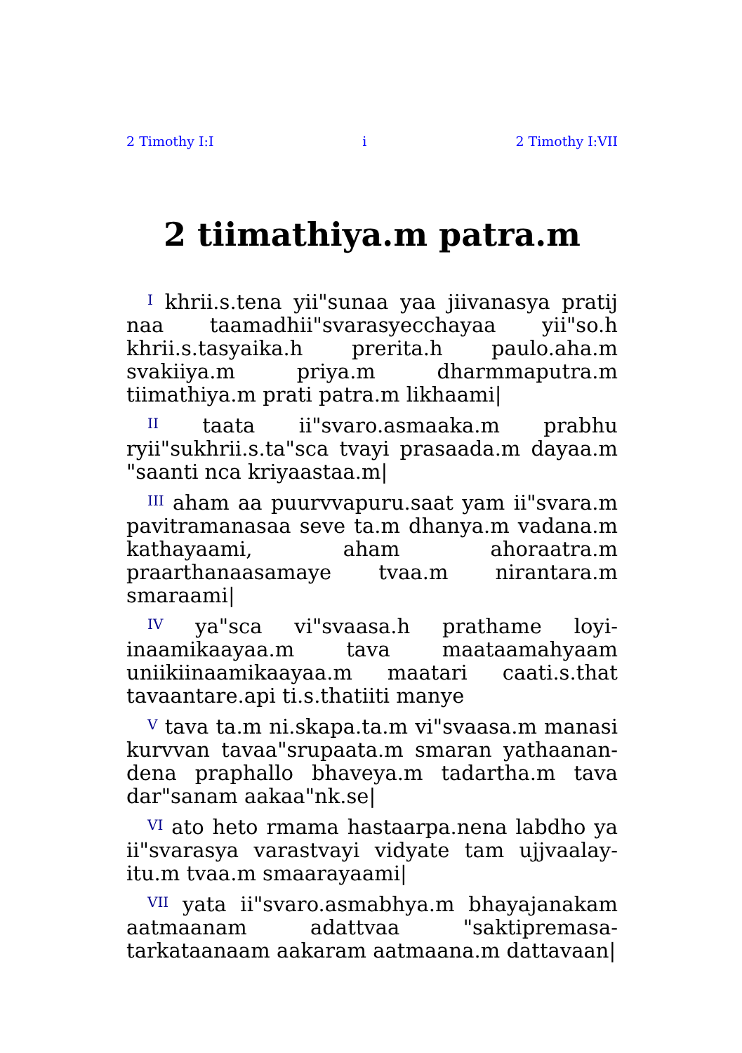2 Timothy I:I i 2 Timothy I:VII
2 tiimathiya.m patra.m
<sup>I</sup> khrii.s.tena yii"sunaa yaa jiivanasya pratij naa taamadhii"svarasyecchayaa yii"so.h khrii.s.tasyaika.h prerita.h paulo.aha.m svakiiya.m priya.m dharmmaputra.m tiimathiya.m prati patra.m likhaami|
<sup>II</sup> taata ii"svaro.asmaaka.m prabhu ryii"sukhrii.s.ta"sca tvayi prasaada.m dayaa.m "saanti nca kriyaastaa.m|
<sup>III</sup> aham aa puurvvapuru.saat yam ii"svara.m pavitramanasaa seve ta.m dhanya.m vadana.m kathayaami, aham ahoraatra.m praarthanaasamaye tvaa.m nirantara.m smaraami|
<sup>IV</sup> ya"sca vi"svaasa.h prathame loyi-inaamikaayaa.m tava maataamahyaam uniikiinaamikaayaa.m maatari caati.s.that tavaantare.api ti.s.thatiiti manye
<sup>V</sup> tava ta.m ni.skapa.ta.m vi"svaasa.m manasi kurvvan tavaa"srupaata.m smaran yathaanan-dena praphallo bhaveya.m tadartha.m tava dar"sanam aakaa"nk.se|
<sup>VI</sup> ato heto rmama hastaarpa.nena labdho ya ii"svarasya varastvayi vidyate tam ujjvaalay-itu.m tvaa.m smaarayaami|
<sup>VII</sup> yata ii"svaro.asmabhya.m bhayajanakam aatmaanam adattvaa "saktipremasa-tarkataanaam aakaram aatmaana.m dattavaan|